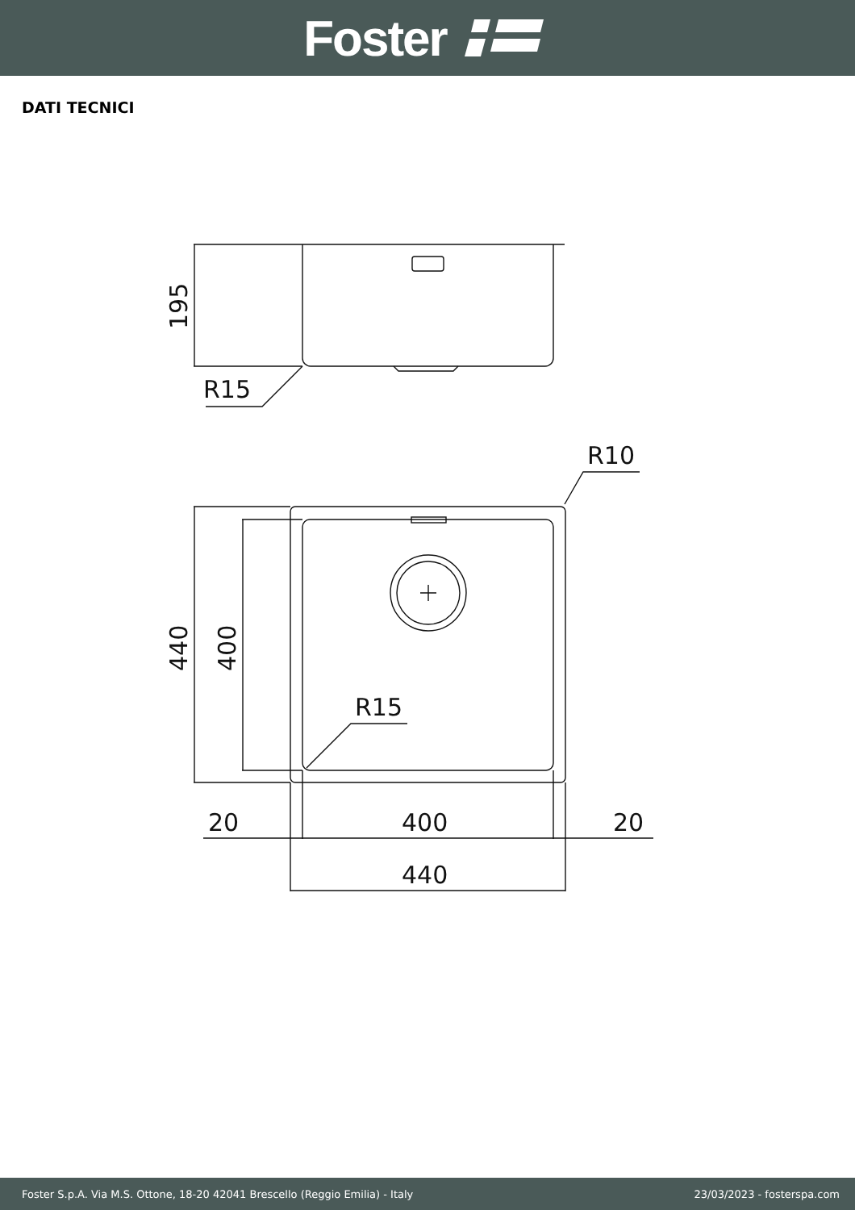Foster
DATI TECNICI
195
R15
R10
440
400
R15
20
400
20
440
Foster S.p.A. Via M.S. Ottone, 18-20 42041 Brescello (Reggio Emilia) - Italy 23/03/2023 - fosterspa.com